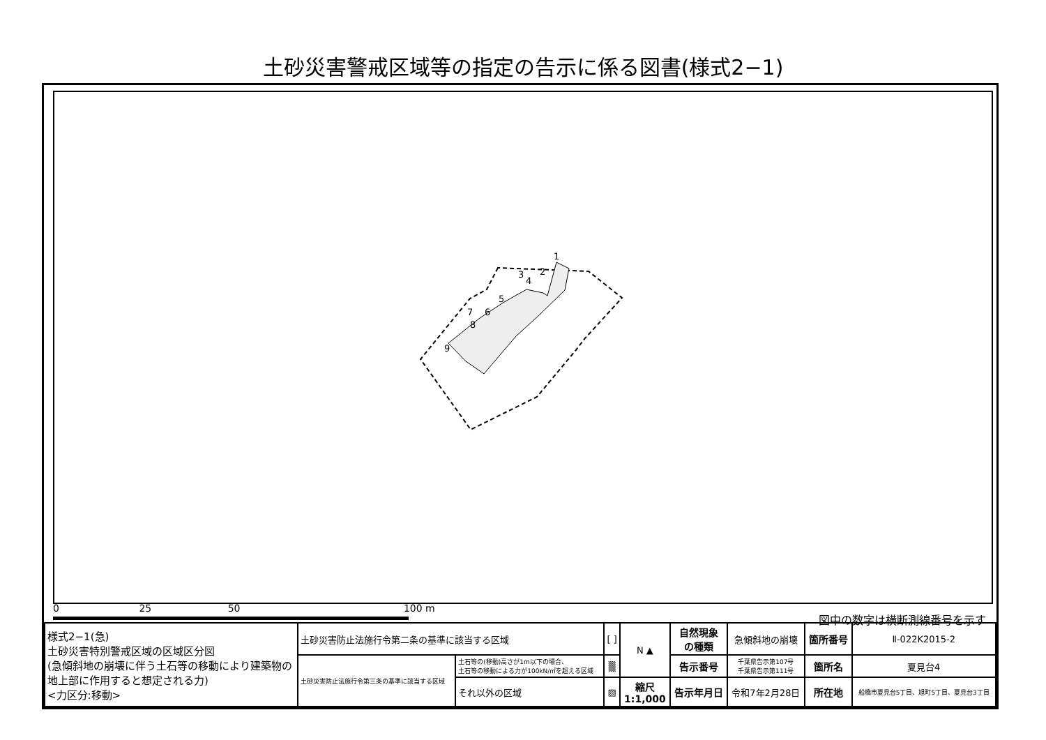土砂災害警戒区域等の指定の告示に係る図書(様式2−1)
1
2
3
4
5
6
7
8
9
0 25 50 100 m
図中の数字は横断測線番号を示す
| 様式2−1(急) 土砂災害特別警戒区域の区域区分図 (急傾斜地の崩壊に伴う土石等の移動により建築物の地上部に作用すると想定される力) <力区分:移動> | 土砂災害防止法施行令第二条の基準に該当する区域 | | [ ] | N ▲ | 自然現象 の種類 | 急傾斜地の崩壊 | 箇所番号 | Ⅱ-022K2015-2 |
| | 土砂災害防止法施行令第三条の基準に該当する区域 | 土石等の(移動)高さが1m以下の場合、 土石等の移動による力が100kN/㎡を超える区域 | ▒ | | 告示番号 | 千葉県告示第107号 千葉県告示第111号 | 箇所名 | 夏見台4 |
| | | それ以外の区域 | ▨ | 縮尺 1:1,000 | 告示年月日 | 令和7年2月28日 | 所在地 | 船橋市夏見台5丁目、旭町5丁目、夏見台3丁目 |